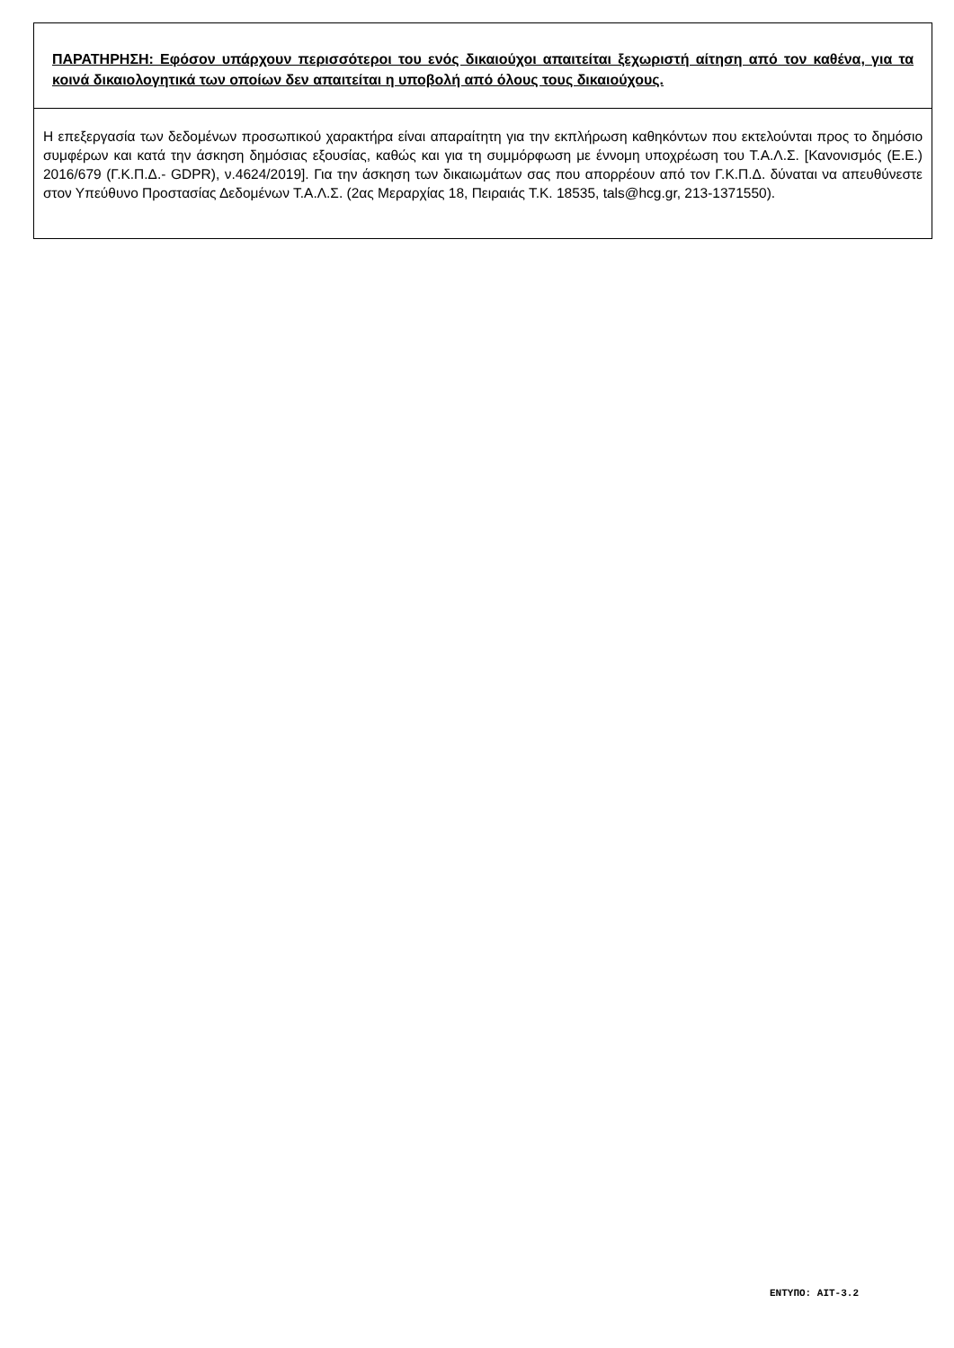| ΠΑΡΑΤΗΡΗΣΗ: Εφόσον υπάρχουν περισσότεροι του ενός δικαιούχοι απαιτείται ξεχωριστή αίτηση από τον καθένα, για τα κοινά δικαιολογητικά των οποίων δεν απαιτείται η υποβολή από όλους τους δικαιούχους. |
| Η επεξεργασία των δεδομένων προσωπικού χαρακτήρα είναι απαραίτητη για την εκπλήρωση καθηκόντων που εκτελούνται προς το δημόσιο συμφέρων και κατά την άσκηση δημόσιας εξουσίας, καθώς και για τη συμμόρφωση με έννομη υποχρέωση του Τ.Α.Λ.Σ. [Κανονισμός (Ε.Ε.) 2016/679 (Γ.Κ.Π.Δ.- GDPR), ν.4624/2019]. Για την άσκηση των δικαιωμάτων σας που απορρέουν από τον Γ.Κ.Π.Δ. δύναται να απευθύνεστε στον Υπεύθυνο Προστασίας Δεδομένων Τ.Α.Λ.Σ. (2ας Μεραρχίας 18, Πειραιάς Τ.Κ. 18535, tals@hcg.gr, 213-1371550). |
ΕΝΤΥΠΟ: ΑΙΤ-3.2